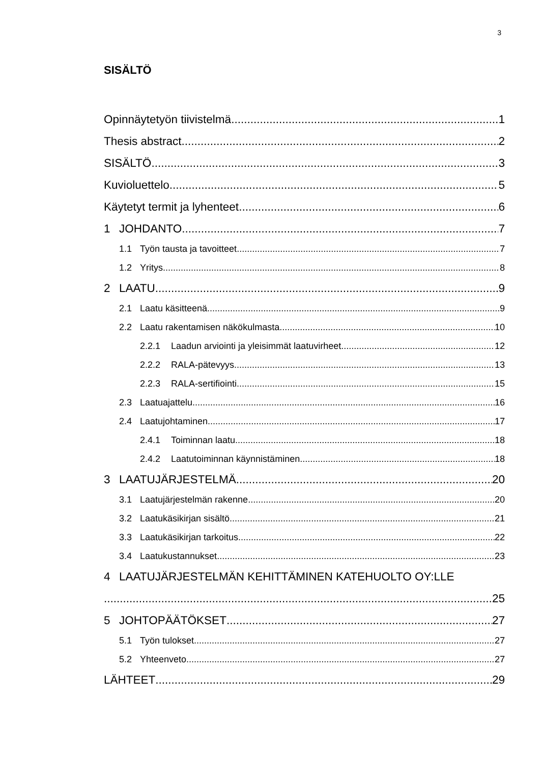3
SISÄLTÖ
Opinnäytetyön tiivistelmä 1
Thesis abstract 2
SISÄLTÖ 3
Kuvioluettelo 5
Käytetyt termit ja lyhenteet 6
1 JOHDANTO 7
1.1 Työn tausta ja tavoitteet 7
1.2 Yritys 8
2 LAATU 9
2.1 Laatu käsitteenä 9
2.2 Laatu rakentamisen näkökulmasta 10
2.2.1 Laadun arviointi ja yleisimmät laatuvirheet 12
2.2.2 RALA-pätevyys 13
2.2.3 RALA-sertifiointi 15
2.3 Laatuajattelu 16
2.4 Laatujohtaminen 17
2.4.1 Toiminnan laatu 18
2.4.2 Laatutoiminnan käynnistäminen 18
3 LAATUJÄRJESTELMÄ 20
3.1 Laatujärjestelmän rakenne 20
3.2 Laatukäsikirjan sisältö 21
3.3 Laatukäsikirjan tarkoitus 22
3.4 Laatukustannukset 23
4 LAATUJÄRJESTELMÄN KEHITTÄMINEN KATEHUOLTO OY:LLE
25
5 JOHTOPÄÄTÖKSET 27
5.1 Työn tulokset 27
5.2 Yhteenveto 27
LÄHTEET 29